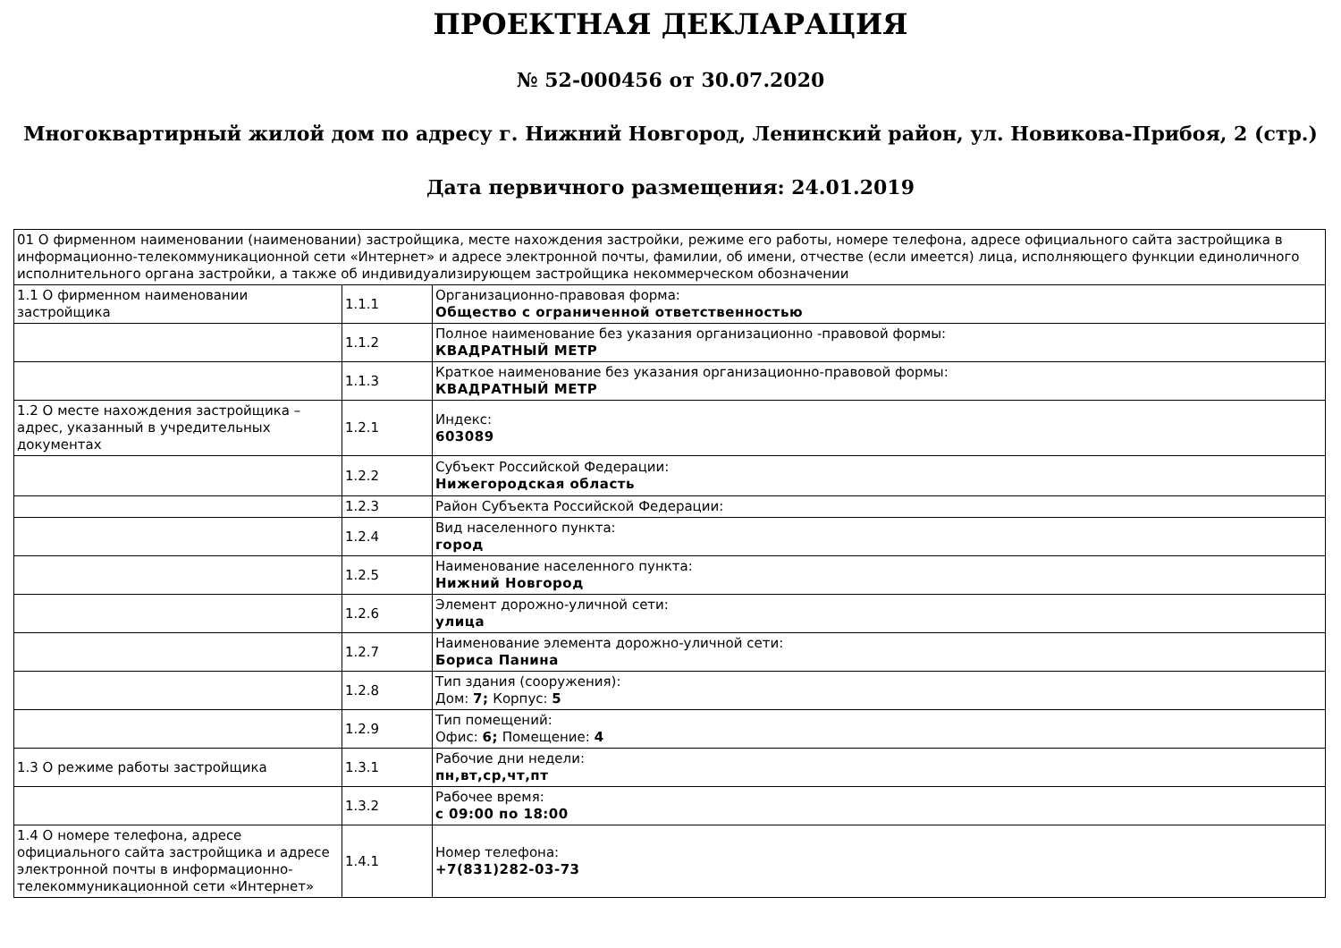ПРОЕКТНАЯ ДЕКЛАРАЦИЯ
№ 52-000456 от 30.07.2020
Многоквартирный жилой дом по адресу г. Нижний Новгород, Ленинский район, ул. Новикова-Прибоя, 2 (стр.)
Дата первичного размещения: 24.01.2019
| 01 О фирменном наименовании (наименовании) застройщика, месте нахождения застройки, режиме его работы, номере телефона, адресе официального сайта застройщика в информационно-телекоммуникационной сети «Интернет» и адресе электронной почты, фамилии, об имени, отчестве (если имеется) лица, исполняющего функции единоличного исполнительного органа застройки, а также об индивидуализирующем застройщика некоммерческом обозначении | | |
| 1.1 О фирменном наименовании застройщика | 1.1.1 | Организационно-правовая форма: Общество с ограниченной ответственностью |
| | 1.1.2 | Полное наименование без указания организационно -правовой формы: КВАДРАТНЫЙ МЕТР |
| | 1.1.3 | Краткое наименование без указания организационно-правовой формы: КВАДРАТНЫЙ МЕТР |
| 1.2 О месте нахождения застройщика – адрес, указанный в учредительных документах | 1.2.1 | Индекс: 603089 |
| | 1.2.2 | Субъект Российской Федерации: Нижегородская область |
| | 1.2.3 | Район Субъекта Российской Федерации: |
| | 1.2.4 | Вид населенного пункта: город |
| | 1.2.5 | Наименование населенного пункта: Нижний Новгород |
| | 1.2.6 | Элемент дорожно-уличной сети: улица |
| | 1.2.7 | Наименование элемента дорожно-уличной сети: Бориса Панина |
| | 1.2.8 | Тип здания (сооружения): Дом: 7; Корпус: 5 |
| | 1.2.9 | Тип помещений: Офис: 6; Помещение: 4 |
| 1.3 О режиме работы застройщика | 1.3.1 | Рабочие дни недели: пн,вт,ср,чт,пт |
| | 1.3.2 | Рабочее время: с 09:00 по 18:00 |
| 1.4 О номере телефона, адресе официального сайта застройщика и адресе электронной почты в информационно-телекоммуникационной сети «Интернет» | 1.4.1 | Номер телефона: +7(831)282-03-73 |